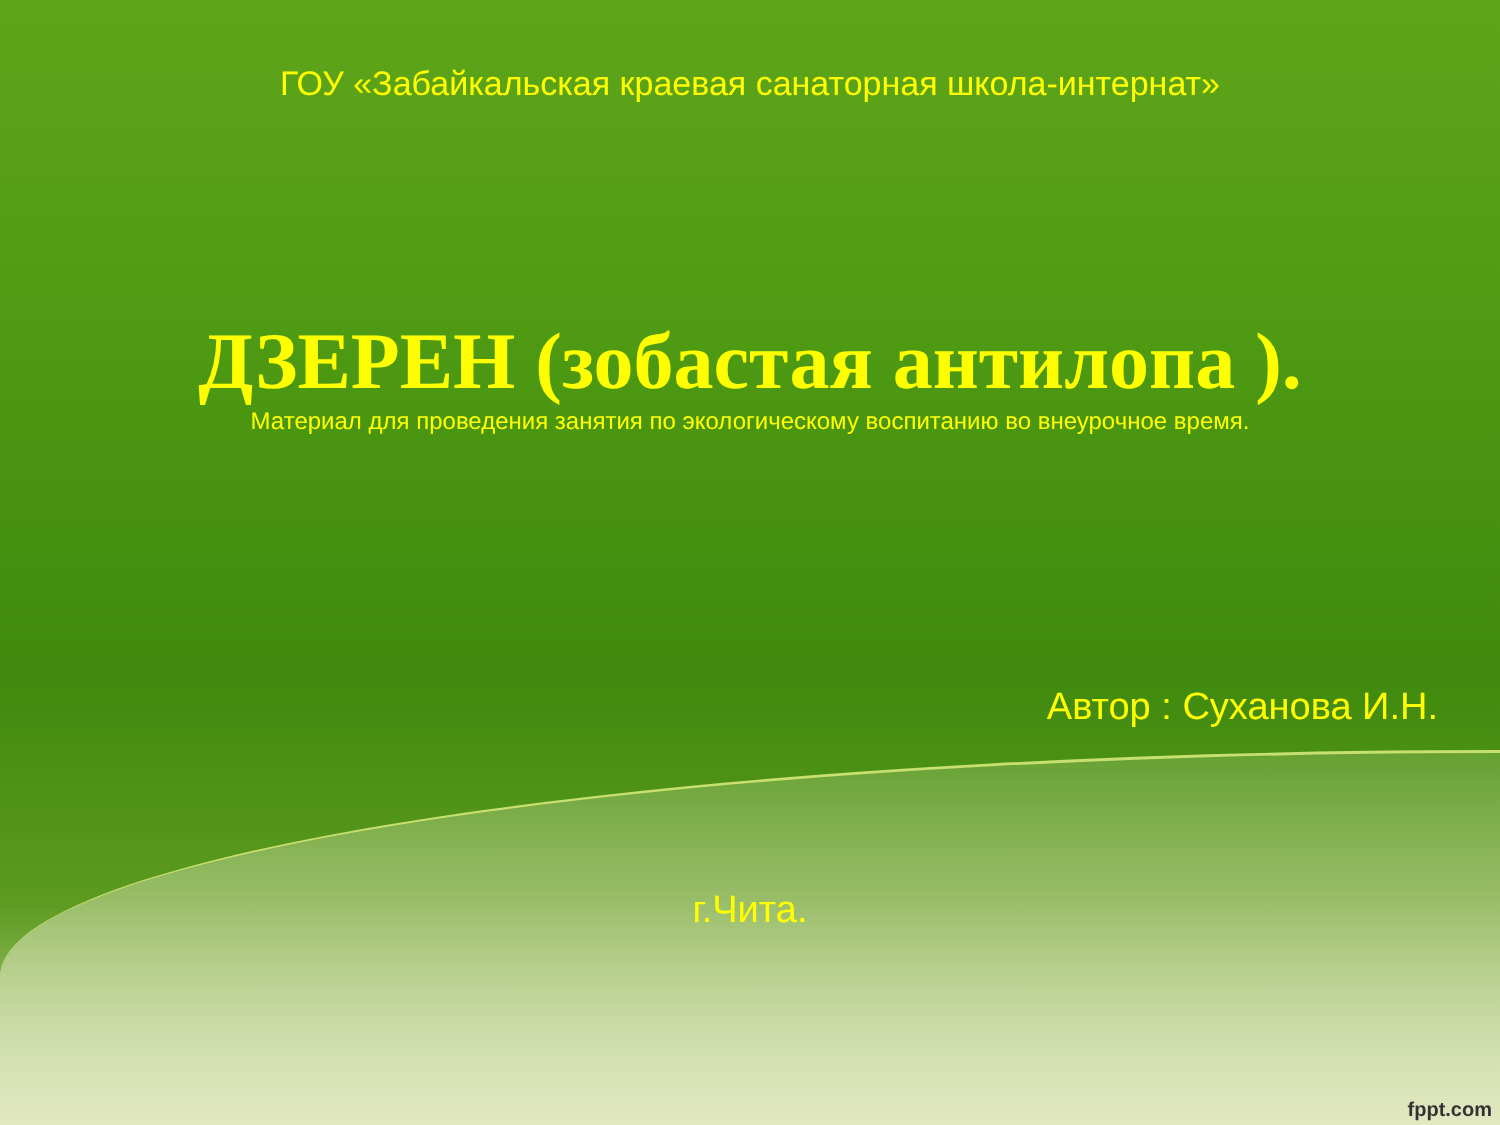ГОУ «Забайкальская краевая санаторная школа-интернат»
ДЗЕРЕН (зобастая антилопа ).
Материал для проведения занятия по экологическому воспитанию во внеурочное время.
Автор : Суханова И.Н.
г.Чита.
fppt.com